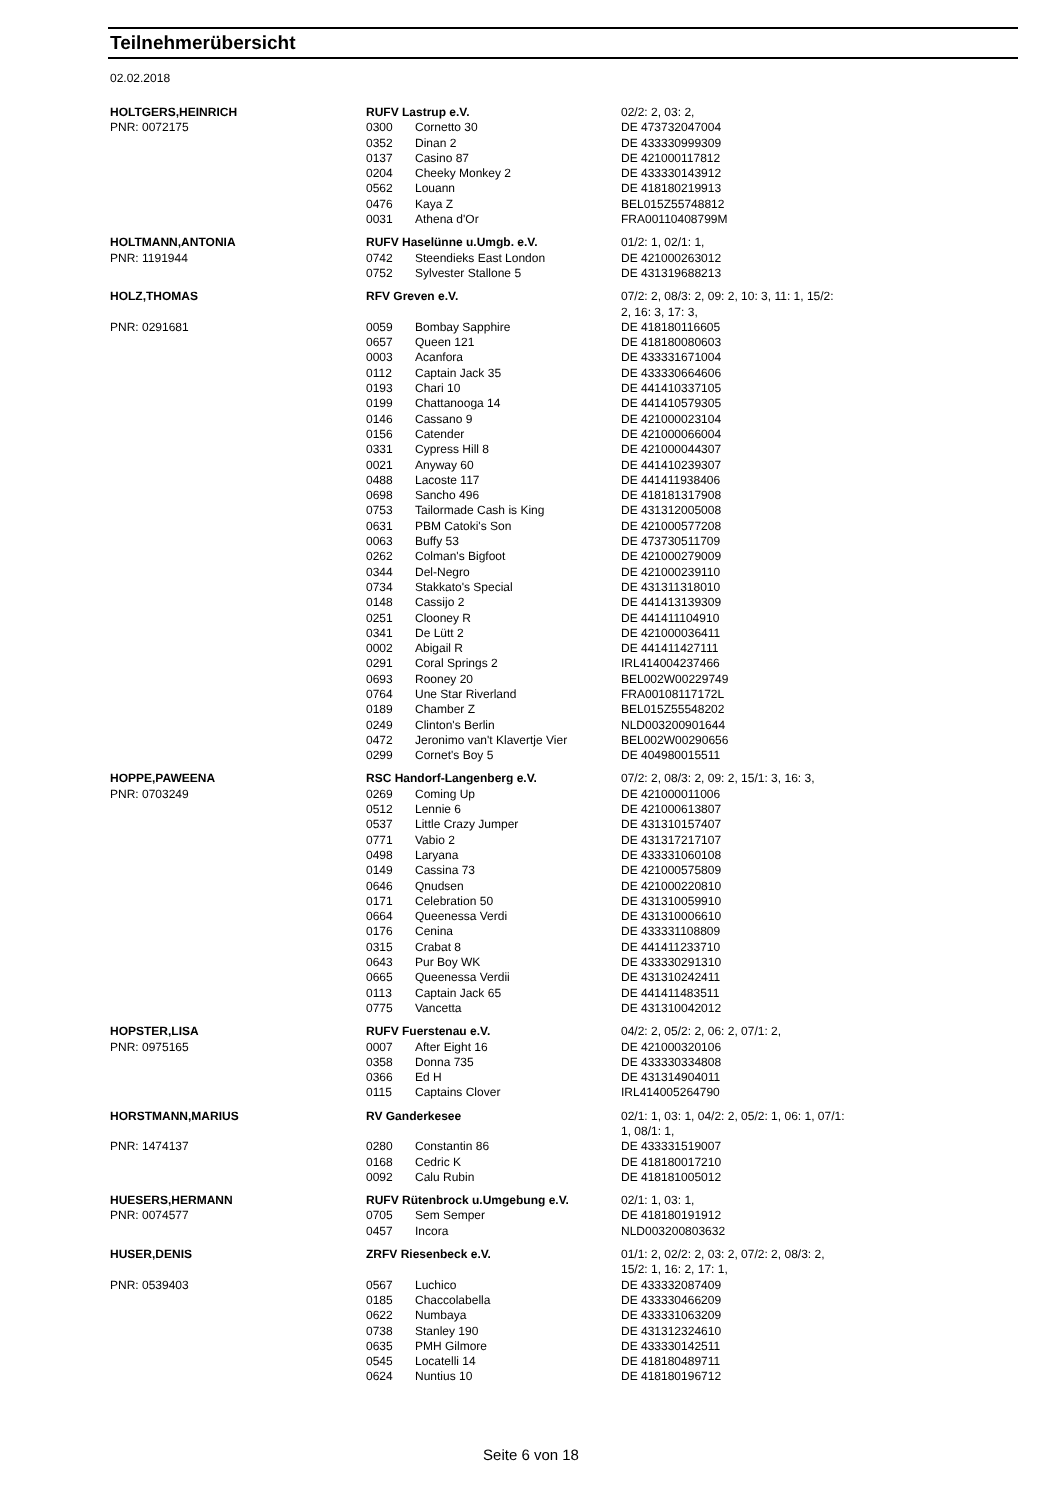Teilnehmerübersicht
02.02.2018
| HOLTGERS,HEINRICH | RUFV Lastrup e.V. | | 02/2: 2, 03: 2, |
| PNR: 0072175 | 0300 | Cornetto 30 | DE 473732047004 |
| | 0352 | Dinan 2 | DE 433330999309 |
| | 0137 | Casino 87 | DE 421000117812 |
| | 0204 | Cheeky Monkey 2 | DE 433330143912 |
| | 0562 | Louann | DE 418180219913 |
| | 0476 | Kaya Z | BEL015Z55748812 |
| | 0031 | Athena d'Or | FRA00110408799M |
| HOLTMANN,ANTONIA | RUFV Haselünne u.Umgb. e.V. | | 01/2: 1, 02/1: 1, |
| PNR: 1191944 | 0742 | Steendieks East London | DE 421000263012 |
| | 0752 | Sylvester Stallone 5 | DE 431319688213 |
| HOLZ,THOMAS | RFV Greven e.V. | | 07/2: 2, 08/3: 2, 09: 2, 10: 3, 11: 1, 15/2: 2, 16: 3, 17: 3, |
| PNR: 0291681 | 0059 | Bombay Sapphire | DE 418180116605 |
| | 0657 | Queen 121 | DE 418180080603 |
| | 0003 | Acanfora | DE 433331671004 |
| | 0112 | Captain Jack 35 | DE 433330664606 |
| | 0193 | Chari 10 | DE 441410337105 |
| | 0199 | Chattanooga 14 | DE 441410579305 |
| | 0146 | Cassano 9 | DE 421000023104 |
| | 0156 | Catender | DE 421000066004 |
| | 0331 | Cypress Hill 8 | DE 421000044307 |
| | 0021 | Anyway 60 | DE 441410239307 |
| | 0488 | Lacoste 117 | DE 441411938406 |
| | 0698 | Sancho 496 | DE 418181317908 |
| | 0753 | Tailormade Cash is King | DE 431312005008 |
| | 0631 | PBM Catoki's Son | DE 421000577208 |
| | 0063 | Buffy 53 | DE 473730511709 |
| | 0262 | Colman's Bigfoot | DE 421000279009 |
| | 0344 | Del-Negro | DE 421000239110 |
| | 0734 | Stakkato's Special | DE 431311318010 |
| | 0148 | Cassijo 2 | DE 441413139309 |
| | 0251 | Clooney R | DE 441411104910 |
| | 0341 | De Lütt 2 | DE 421000036411 |
| | 0002 | Abigail R | DE 441411427111 |
| | 0291 | Coral Springs 2 | IRL414004237466 |
| | 0693 | Rooney 20 | BEL002W00229749 |
| | 0764 | Une Star Riverland | FRA00108117172L |
| | 0189 | Chamber Z | BEL015Z55548202 |
| | 0249 | Clinton's Berlin | NLD003200901644 |
| | 0472 | Jeronimo van't Klavertje Vier | BEL002W00290656 |
| | 0299 | Cornet's Boy 5 | DE 404980015511 |
| HOPPE,PAWEENA | RSC Handorf-Langenberg e.V. | | 07/2: 2, 08/3: 2, 09: 2, 15/1: 3, 16: 3, |
| PNR: 0703249 | 0269 | Coming Up | DE 421000011006 |
| | 0512 | Lennie 6 | DE 421000613807 |
| | 0537 | Little Crazy Jumper | DE 431310157407 |
| | 0771 | Vabio 2 | DE 431317217107 |
| | 0498 | Laryana | DE 433331060108 |
| | 0149 | Cassina 73 | DE 421000575809 |
| | 0646 | Qnudsen | DE 421000220810 |
| | 0171 | Celebration 50 | DE 431310059910 |
| | 0664 | Queenessa Verdi | DE 431310006610 |
| | 0176 | Cenina | DE 433331108809 |
| | 0315 | Crabat 8 | DE 441411233710 |
| | 0643 | Pur Boy WK | DE 433330291310 |
| | 0665 | Queenessa Verdii | DE 431310242411 |
| | 0113 | Captain Jack 65 | DE 441411483511 |
| | 0775 | Vancetta | DE 431310042012 |
| HOPSTER,LISA | RUFV Fuerstenau e.V. | | 04/2: 2, 05/2: 2, 06: 2, 07/1: 2, |
| PNR: 0975165 | 0007 | After Eight 16 | DE 421000320106 |
| | 0358 | Donna 735 | DE 433330334808 |
| | 0366 | Ed H | DE 431314904011 |
| | 0115 | Captains Clover | IRL414005264790 |
| HORSTMANN,MARIUS | RV Ganderkesee | | 02/1: 1, 03: 1, 04/2: 2, 05/2: 1, 06: 1, 07/1: 1, 08/1: 1, |
| PNR: 1474137 | 0280 | Constantin 86 | DE 433331519007 |
| | 0168 | Cedric K | DE 418180017210 |
| | 0092 | Calu Rubin | DE 418181005012 |
| HUESERS,HERMANN | RUFV Rütenbrock u.Umgebung e.V. | | 02/1: 1, 03: 1, |
| PNR: 0074577 | 0705 | Sem Semper | DE 418180191912 |
| | 0457 | Incora | NLD003200803632 |
| HUSER,DENIS | ZRFV Riesenbeck e.V. | | 01/1: 2, 02/2: 2, 03: 2, 07/2: 2, 08/3: 2, 15/2: 1, 16: 2, 17: 1, |
| PNR: 0539403 | 0567 | Luchico | DE 433332087409 |
| | 0185 | Chaccolabella | DE 433330466209 |
| | 0622 | Numbaya | DE 433331063209 |
| | 0738 | Stanley 190 | DE 431312324610 |
| | 0635 | PMH Gilmore | DE 433330142511 |
| | 0545 | Locatelli 14 | DE 418180489711 |
| | 0624 | Nuntius 10 | DE 418180196712 |
Seite 6 von 18